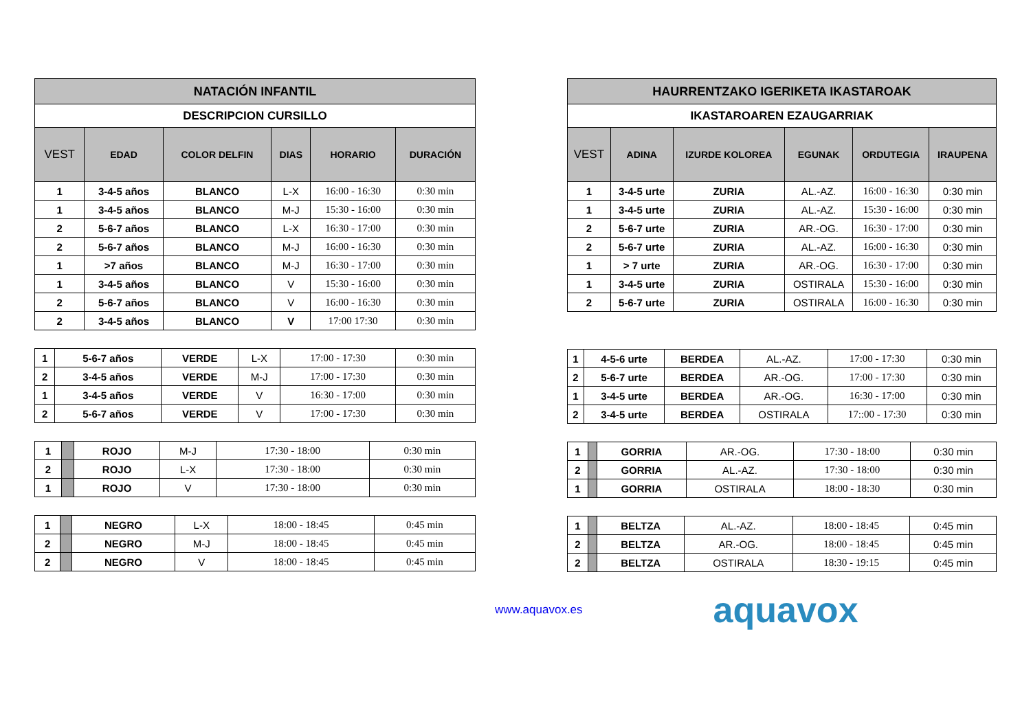| NATACIÓN INFANTIL | | | | | |
| DESCRIPCION CURSILLO | | | | | |
| VEST | EDAD | COLOR DELFIN | DIAS | HORARIO | DURACIÓN |
| 1 | 3-4-5 años | BLANCO | L-X | 16:00 - 16:30 | 0:30 min |
| 1 | 3-4-5 años | BLANCO | M-J | 15:30 - 16:00 | 0:30 min |
| 2 | 5-6-7 años | BLANCO | L-X | 16:30 - 17:00 | 0:30 min |
| 2 | 5-6-7 años | BLANCO | M-J | 16:00 - 16:30 | 0:30 min |
| 1 | >7 años | BLANCO | M-J | 16:30 - 17:00 | 0:30 min |
| 1 | 3-4-5 años | BLANCO | V | 15:30 - 16:00 | 0:30 min |
| 2 | 5-6-7 años | BLANCO | V | 16:00 - 16:30 | 0:30 min |
| 2 | 3-4-5 años | BLANCO | V | 17:00 17:30 | 0:30 min |
| 1 | 5-6-7 años | VERDE | L-X | 17:00 - 17:30 | 0:30 min |
| 2 | 3-4-5 años | VERDE | M-J | 17:00 - 17:30 | 0:30 min |
| 1 | 3-4-5 años | VERDE | V | 16:30 - 17:00 | 0:30 min |
| 2 | 5-6-7 años | VERDE | V | 17:00 - 17:30 | 0:30 min |
| 1 | | ROJO | M-J | 17:30 - 18:00 | 0:30 min |
| 2 | | ROJO | L-X | 17:30 - 18:00 | 0:30 min |
| 1 | | ROJO | V | 17:30 - 18:00 | 0:30 min |
| 1 | | NEGRO | L-X | 18:00 - 18:45 | 0:45 min |
| 2 | | NEGRO | M-J | 18:00 - 18:45 | 0:45 min |
| 2 | | NEGRO | V | 18:00 - 18:45 | 0:45 min |
| HAURRENTZAKO IGERIKETA IKASTAROAK | | | | | |
| IKASTAROAREN EZAUGARRIAK | | | | | |
| VEST | ADINA | IZURDE KOLOREA | EGUNAK | ORDUTEGIA | IRAUPENA |
| 1 | 3-4-5 urte | ZURIA | AL.-AZ. | 16:00 - 16:30 | 0:30 min |
| 1 | 3-4-5 urte | ZURIA | AL.-AZ. | 15:30 - 16:00 | 0:30 min |
| 2 | 5-6-7 urte | ZURIA | AR.-OG. | 16:30 - 17:00 | 0:30 min |
| 2 | 5-6-7 urte | ZURIA | AL.-AZ. | 16:00 - 16:30 | 0:30 min |
| 1 | > 7 urte | ZURIA | AR.-OG. | 16:30 - 17:00 | 0:30 min |
| 1 | 3-4-5 urte | ZURIA | OSTIRALA | 15:30 - 16:00 | 0:30 min |
| 2 | 5-6-7 urte | ZURIA | OSTIRALA | 16:00 - 16:30 | 0:30 min |
| 1 | 4-5-6 urte | BERDEA | AL.-AZ. | 17:00 - 17:30 | 0:30 min |
| 2 | 5-6-7 urte | BERDEA | AR.-OG. | 17:00 - 17:30 | 0:30 min |
| 1 | 3-4-5 urte | BERDEA | AR.-OG. | 16:30 - 17:00 | 0:30 min |
| 2 | 3-4-5 urte | BERDEA | OSTIRALA | 17::00 - 17:30 | 0:30 min |
| 1 | | GORRIA | AR.-OG. | 17:30 - 18:00 | 0:30 min |
| 2 | | GORRIA | AL.-AZ. | 17:30 - 18:00 | 0:30 min |
| 1 | | GORRIA | OSTIRALA | 18:00 - 18:30 | 0:30 min |
| 1 | | BELTZA | AL.-AZ. | 18:00 - 18:45 | 0:45 min |
| 2 | | BELTZA | AR.-OG. | 18:00 - 18:45 | 0:45 min |
| 2 | | BELTZA | OSTIRALA | 18:30 - 19:15 | 0:45 min |
www.aquavox.es aquavox